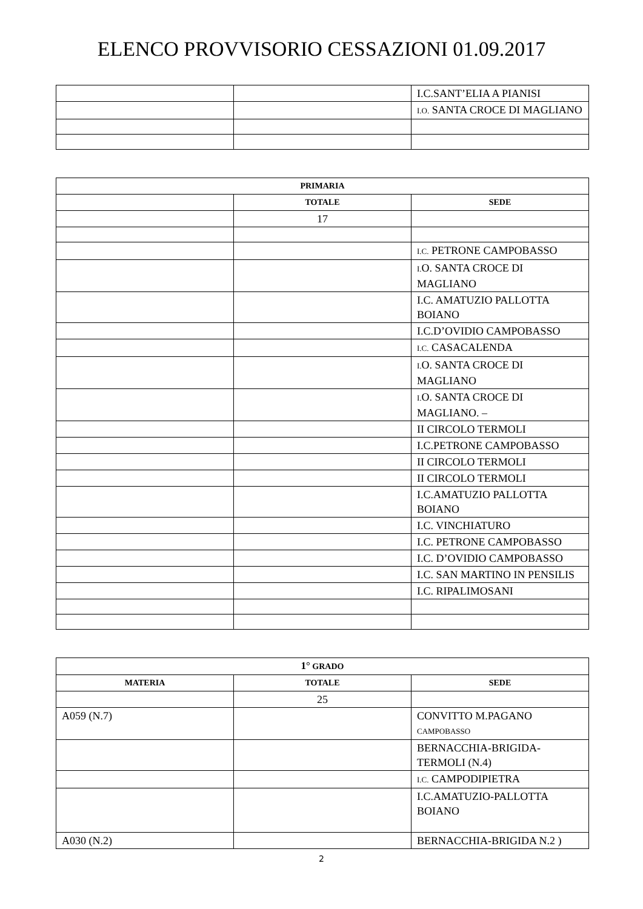ELENCO PROVVISORIO CESSAZIONI 01.09.2017
| | | I.C.SANT’ELIA A PIANISI |
| | | I.O. SANTA CROCE DI MAGLIANO |
| PRIMARIA | | |
| --- | --- | --- |
| | TOTALE | SEDE |
| | 17 | |
| | | I.C. PETRONE CAMPOBASSO |
| | | I. O. SANTA CROCE DI MAGLIANO |
| | | I.C. AMATUZIO PALLOTTA BOIANO |
| | | I.C.D’OVIDIO CAMPOBASSO |
| | | I.C. CASACALENDA |
| | | I. O. SANTA CROCE DI MAGLIANO |
| | | I. O. SANTA CROCE DI MAGLIANO. – |
| | | II CIRCOLO TERMOLI |
| | | I.C.PETRONE CAMPOBASSO |
| | | II CIRCOLO TERMOLI |
| | | II CIRCOLO TERMOLI |
| | | I.C.AMATUZIO PALLOTTA BOIANO |
| | | I.C. VINCHIATURO |
| | | I.C. PETRONE CAMPOBASSO |
| | | I.C. D’OVIDIO CAMPOBASSO |
| | | I.C. SAN MARTINO IN PENSILIS |
| | | I.C. RIPALIMOSANI |
| 1° GRADO | | |
| --- | --- | --- |
| MATERIA | TOTALE | SEDE |
| | 25 | |
| A059 (N.7) | | CONVITTO M.PAGANO CAMPOBASSO |
| | | BERNACCHIA-BRIGIDA-TERMOLI (N.4) |
| | | I.C. CAMPODIPIETRA |
| | | I.C.AMATUZIO-PALLOTTA BOIANO |
| A030 (N.2) | | BERNACCHIA-BRIGIDA N.2 ) |
2